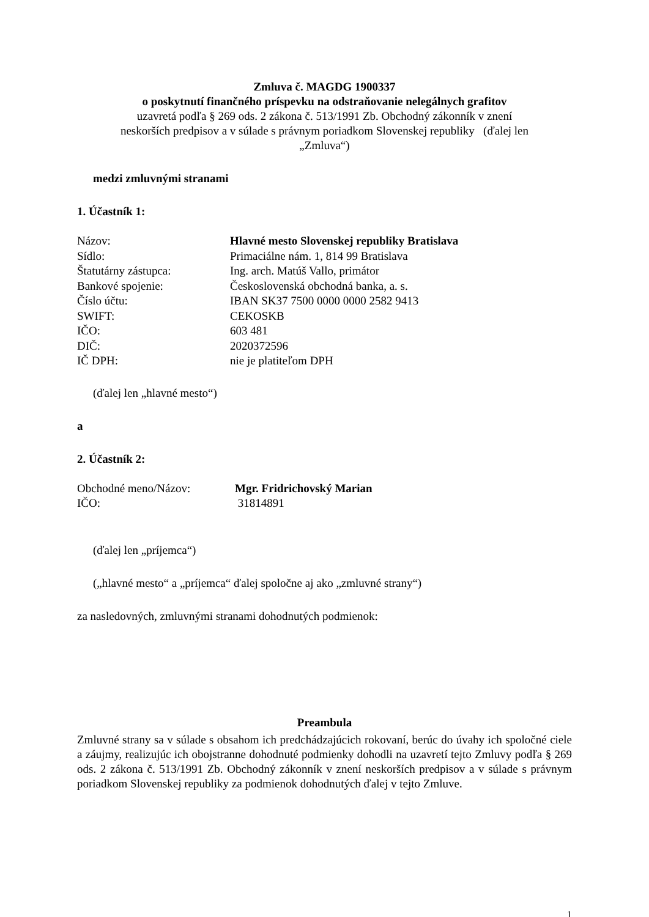Zmluva č. MAGDG 1900337
o poskytnutí finančného príspevku na odstraňovanie nelegálnych grafitov
uzavretá podľa § 269 ods. 2 zákona č. 513/1991 Zb. Obchodný zákonník v znení
neskorších predpisov a v súlade s právnym poriadkom Slovenskej republiky (ďalej len
„Zmluva“)
medzi zmluvnými stranami
1. Účastník 1:
| Názov: | Hlavné mesto Slovenskej republiky Bratislava |
| Sídlo: | Primaciálne nám. 1, 814 99 Bratislava |
| Štatutárny zástupca: | Ing. arch. Matúš Vallo, primátor |
| Bankové spojenie: | Československá obchodná banka, a. s. |
| Číslo účtu: | IBAN SK37 7500 0000 0000 2582 9413 |
| SWIFT: | CEKOSKB |
| IČO: | 603 481 |
| DIČ: | 2020372596 |
| IČ DPH: | nie je platiteľom DPH |
(ďalej len „hlavné mesto“)
a
2. Účastník 2:
| Obchodné meno/Názov: | Mgr. Fridrichovský Marian |
| IČO: | 31814891 |
(ďalej len „príjemca“)
(„hlavné mesto“ a „príjemca“ ďalej spoločne aj ako „zmluvné strany“)
za nasledovných, zmluvnými stranami dohodnutých podmienok:
Preambula
Zmluvné strany sa v súlade s obsahom ich predchádzajúcich rokovaní, berúc do úvahy ich spoločné ciele a záujmy, realizujúc ich obojstranne dohodnuté podmienky dohodli na uzavretí tejto Zmluvy podľa § 269 ods. 2 zákona č. 513/1991 Zb. Obchodný zákonník v znení neskorších predpisov a v súlade s právnym poriadkom Slovenskej republiky za podmienok dohodnutých ďalej v tejto Zmluve.
1